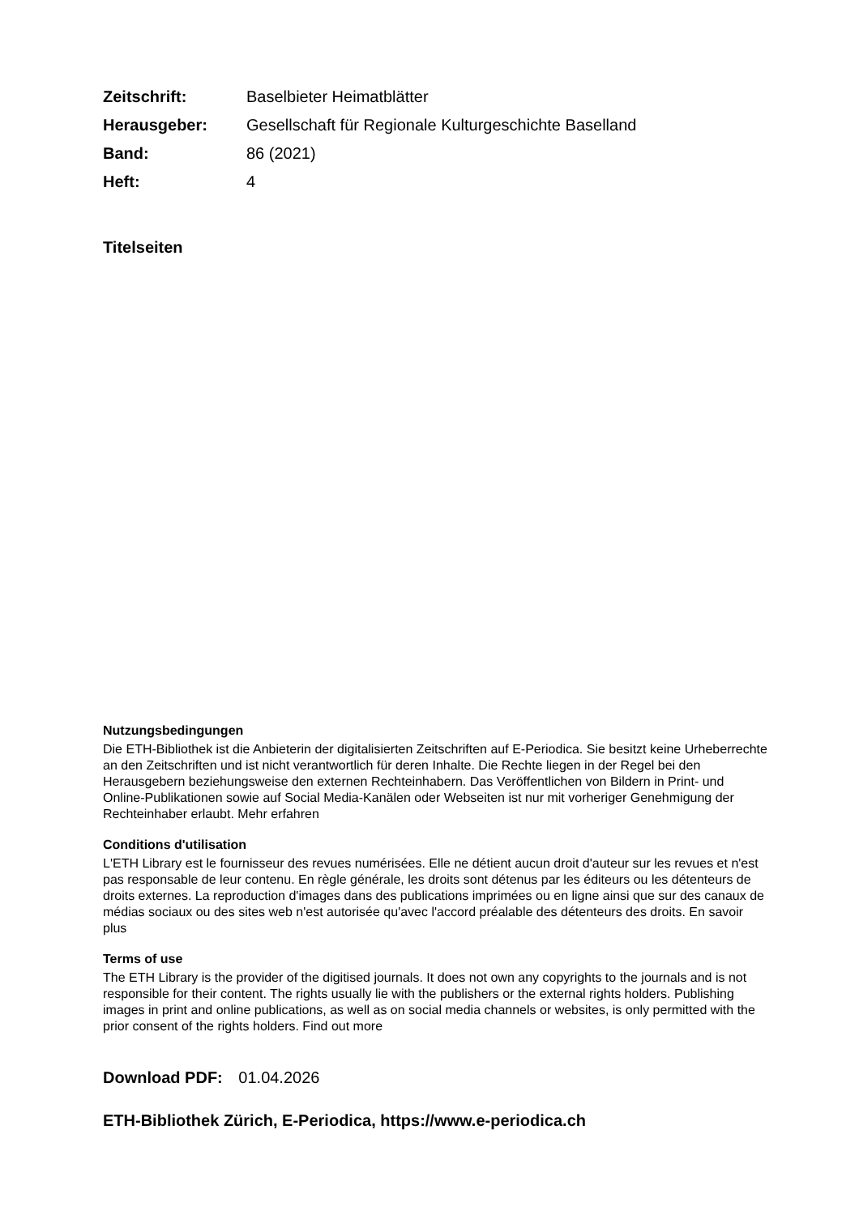| Zeitschrift: | Baselbieter Heimatblätter |
| Herausgeber: | Gesellschaft für Regionale Kulturgeschichte Baselland |
| Band: | 86 (2021) |
| Heft: | 4 |
Titelseiten
Nutzungsbedingungen
Die ETH-Bibliothek ist die Anbieterin der digitalisierten Zeitschriften auf E-Periodica. Sie besitzt keine Urheberrechte an den Zeitschriften und ist nicht verantwortlich für deren Inhalte. Die Rechte liegen in der Regel bei den Herausgebern beziehungsweise den externen Rechteinhabern. Das Veröffentlichen von Bildern in Print- und Online-Publikationen sowie auf Social Media-Kanälen oder Webseiten ist nur mit vorheriger Genehmigung der Rechteinhaber erlaubt. Mehr erfahren
Conditions d'utilisation
L'ETH Library est le fournisseur des revues numérisées. Elle ne détient aucun droit d'auteur sur les revues et n'est pas responsable de leur contenu. En règle générale, les droits sont détenus par les éditeurs ou les détenteurs de droits externes. La reproduction d'images dans des publications imprimées ou en ligne ainsi que sur des canaux de médias sociaux ou des sites web n'est autorisée qu'avec l'accord préalable des détenteurs des droits. En savoir plus
Terms of use
The ETH Library is the provider of the digitised journals. It does not own any copyrights to the journals and is not responsible for their content. The rights usually lie with the publishers or the external rights holders. Publishing images in print and online publications, as well as on social media channels or websites, is only permitted with the prior consent of the rights holders. Find out more
Download PDF: 01.04.2026
ETH-Bibliothek Zürich, E-Periodica, https://www.e-periodica.ch